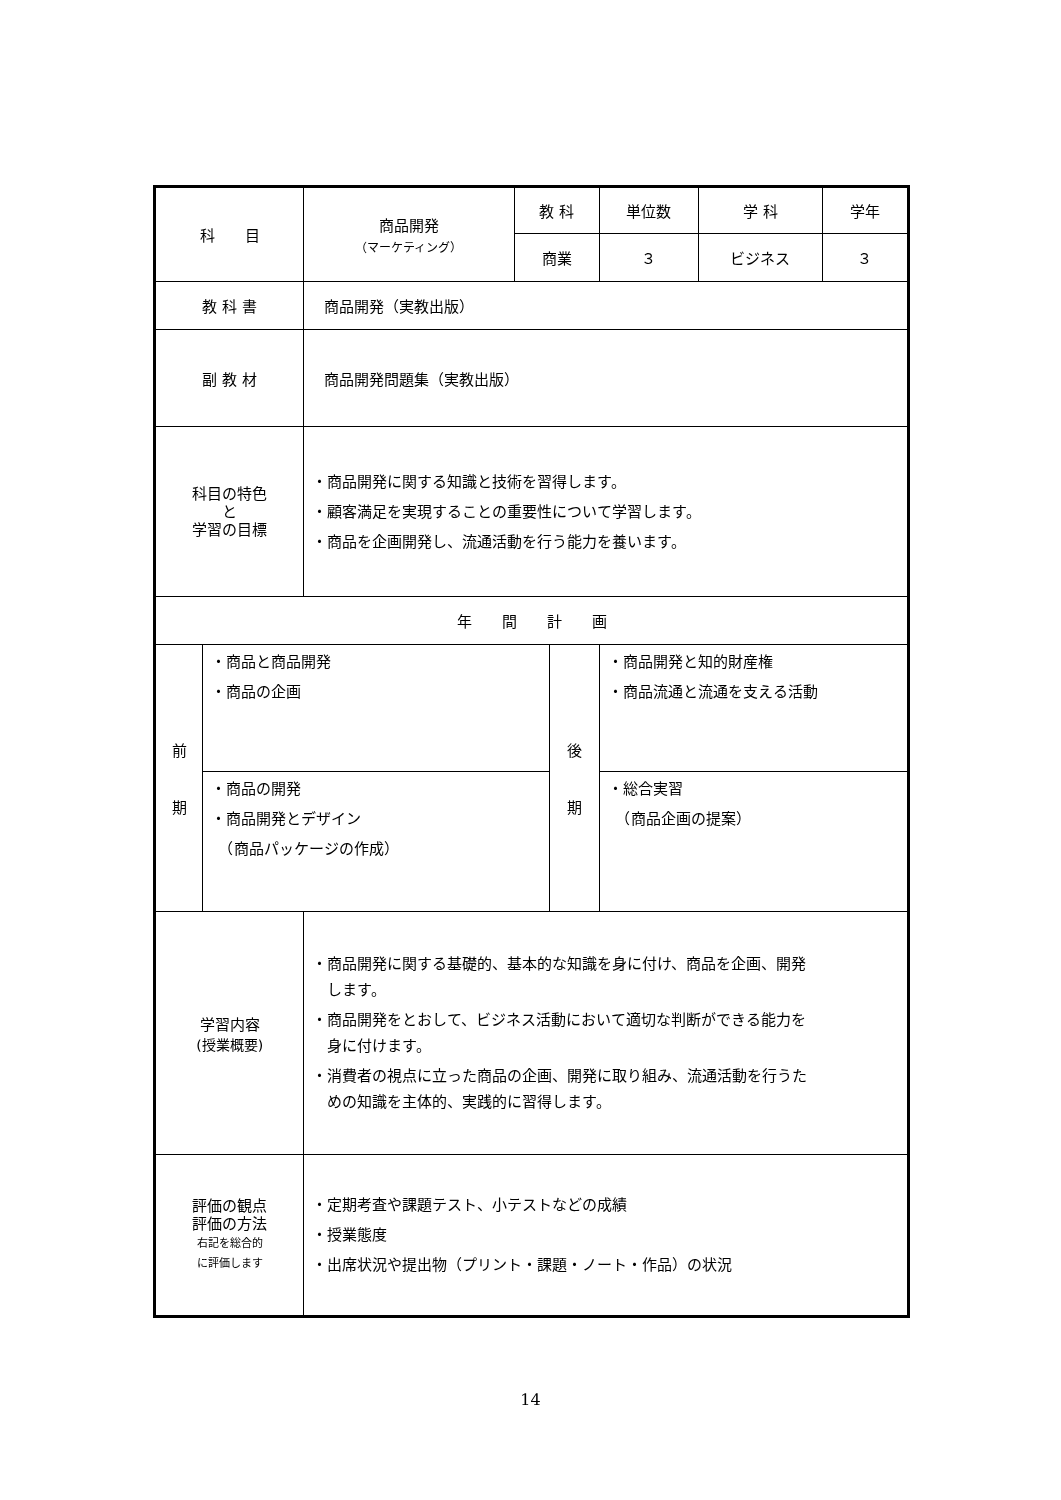| 科 目 | | 商品開発 （マーケティング） | 教 科 | | 単位数 | 学 科 | 学年 |
| | | | 商業 | | ３ | ビジネス | ３ |
| 教 科 書 | | 商品開発（実教出版） | | | | | |
| 副 教 材 | | 商品開発問題集（実教出版） | | | | | |
| 科目の特色 と 学習の目標 | | ・商品開発に関する知識と技術を習得します。 ・顧客満足を実現することの重要性について学習します。 ・商品を企画開発し、流通活動を行う能力を養います。 | | | | | |
| 年 間 計 画 | | | | | | | |
| 前 期 | ・商品と商品開発 ・商品の企画 | | | 後 期 | ・商品開発と知的財産権 ・商品流通と流通を支える活動 | | |
| | ・商品の開発 ・商品開発とデザイン （商品パッケージの作成） | | | | ・総合実習 （商品企画の提案） | | |
| 学習内容 (授業概要) | | ・商品開発に関する基礎的、基本的な知識を身に付け、商品を企画、開発 します。 ・商品開発をとおして、ビジネス活動において適切な判断ができる能力を 身に付けます。 ・消費者の視点に立った商品の企画、開発に取り組み、流通活動を行うた めの知識を主体的、実践的に習得します。 | | | | | |
| 評価の観点 評価の方法 右記を総合的 に評価します | | ・定期考査や課題テスト、小テストなどの成績 ・授業態度 ・出席状況や提出物（プリント・課題・ノート・作品）の状況 | | | | | |
14